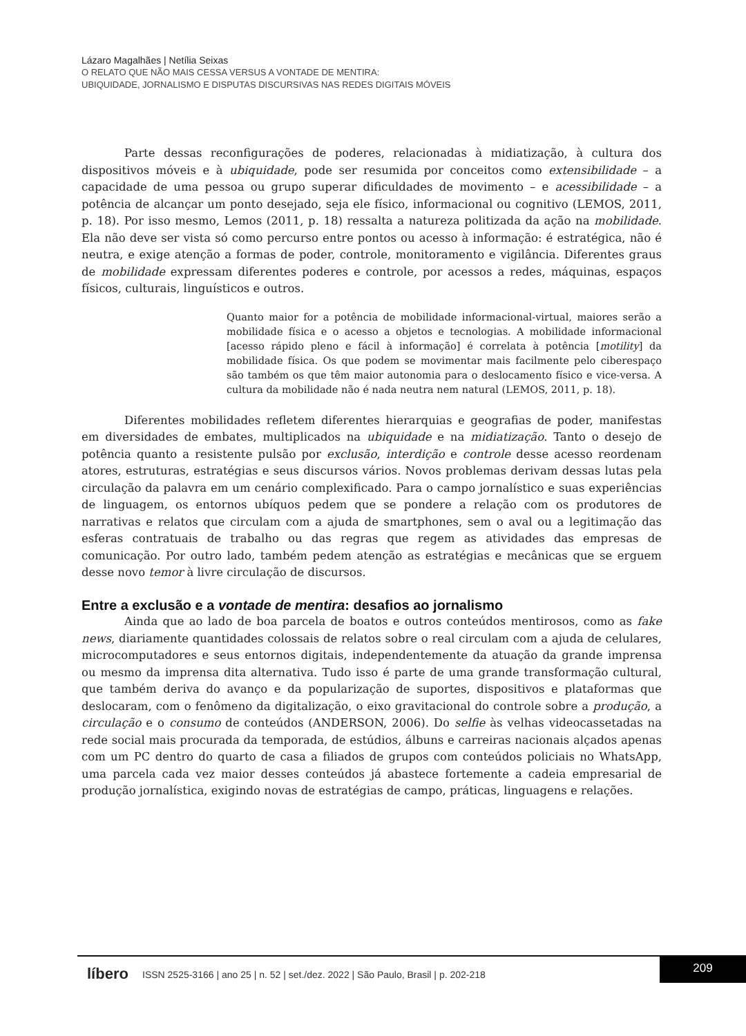Lázaro Magalhães | Netília Seixas
O RELATO QUE NÃO MAIS CESSA VERSUS A VONTADE DE MENTIRA:
UBIQUIDADE, JORNALISMO E DISPUTAS DISCURSIVAS NAS REDES DIGITAIS MÓVEIS
Parte dessas reconfigurações de poderes, relacionadas à midiatização, à cultura dos dispositivos móveis e à ubiquidade, pode ser resumida por conceitos como extensibilidade – a capacidade de uma pessoa ou grupo superar dificuldades de movimento – e acessibilidade – a potência de alcançar um ponto desejado, seja ele físico, informacional ou cognitivo (LEMOS, 2011, p. 18). Por isso mesmo, Lemos (2011, p. 18) ressalta a natureza politizada da ação na mobilidade. Ela não deve ser vista só como percurso entre pontos ou acesso à informação: é estratégica, não é neutra, e exige atenção a formas de poder, controle, monitoramento e vigilância. Diferentes graus de mobilidade expressam diferentes poderes e controle, por acessos a redes, máquinas, espaços físicos, culturais, linguísticos e outros.
Quanto maior for a potência de mobilidade informacional-virtual, maiores serão a mobilidade física e o acesso a objetos e tecnologias. A mobilidade informacional [acesso rápido pleno e fácil à informação] é correlata à potência [motility] da mobilidade física. Os que podem se movimentar mais facilmente pelo ciberespaço são também os que têm maior autonomia para o deslocamento físico e vice-versa. A cultura da mobilidade não é nada neutra nem natural (LEMOS, 2011, p. 18).
Diferentes mobilidades refletem diferentes hierarquias e geografias de poder, manifestas em diversidades de embates, multiplicados na ubiquidade e na midiatização. Tanto o desejo de potência quanto a resistente pulsão por exclusão, interdição e controle desse acesso reordenam atores, estruturas, estratégias e seus discursos vários. Novos problemas derivam dessas lutas pela circulação da palavra em um cenário complexificado. Para o campo jornalístico e suas experiências de linguagem, os entornos ubíquos pedem que se pondere a relação com os produtores de narrativas e relatos que circulam com a ajuda de smartphones, sem o aval ou a legitimação das esferas contratuais de trabalho ou das regras que regem as atividades das empresas de comunicação. Por outro lado, também pedem atenção as estratégias e mecânicas que se erguem desse novo temor à livre circulação de discursos.
Entre a exclusão e a vontade de mentira: desafios ao jornalismo
Ainda que ao lado de boa parcela de boatos e outros conteúdos mentirosos, como as fake news, diariamente quantidades colossais de relatos sobre o real circulam com a ajuda de celulares, microcomputadores e seus entornos digitais, independentemente da atuação da grande imprensa ou mesmo da imprensa dita alternativa. Tudo isso é parte de uma grande transformação cultural, que também deriva do avanço e da popularização de suportes, dispositivos e plataformas que deslocaram, com o fenômeno da digitalização, o eixo gravitacional do controle sobre a produção, a circulação e o consumo de conteúdos (ANDERSON, 2006). Do selfie às velhas videocassetadas na rede social mais procurada da temporada, de estúdios, álbuns e carreiras nacionais alçados apenas com um PC dentro do quarto de casa a filiados de grupos com conteúdos policiais no WhatsApp, uma parcela cada vez maior desses conteúdos já abastece fortemente a cadeia empresarial de produção jornalística, exigindo novas de estratégias de campo, práticas, linguagens e relações.
líbero ISSN 2525-3166 | ano 25 | n. 52 | set./dez. 2022 | São Paulo, Brasil | p. 202-218
209